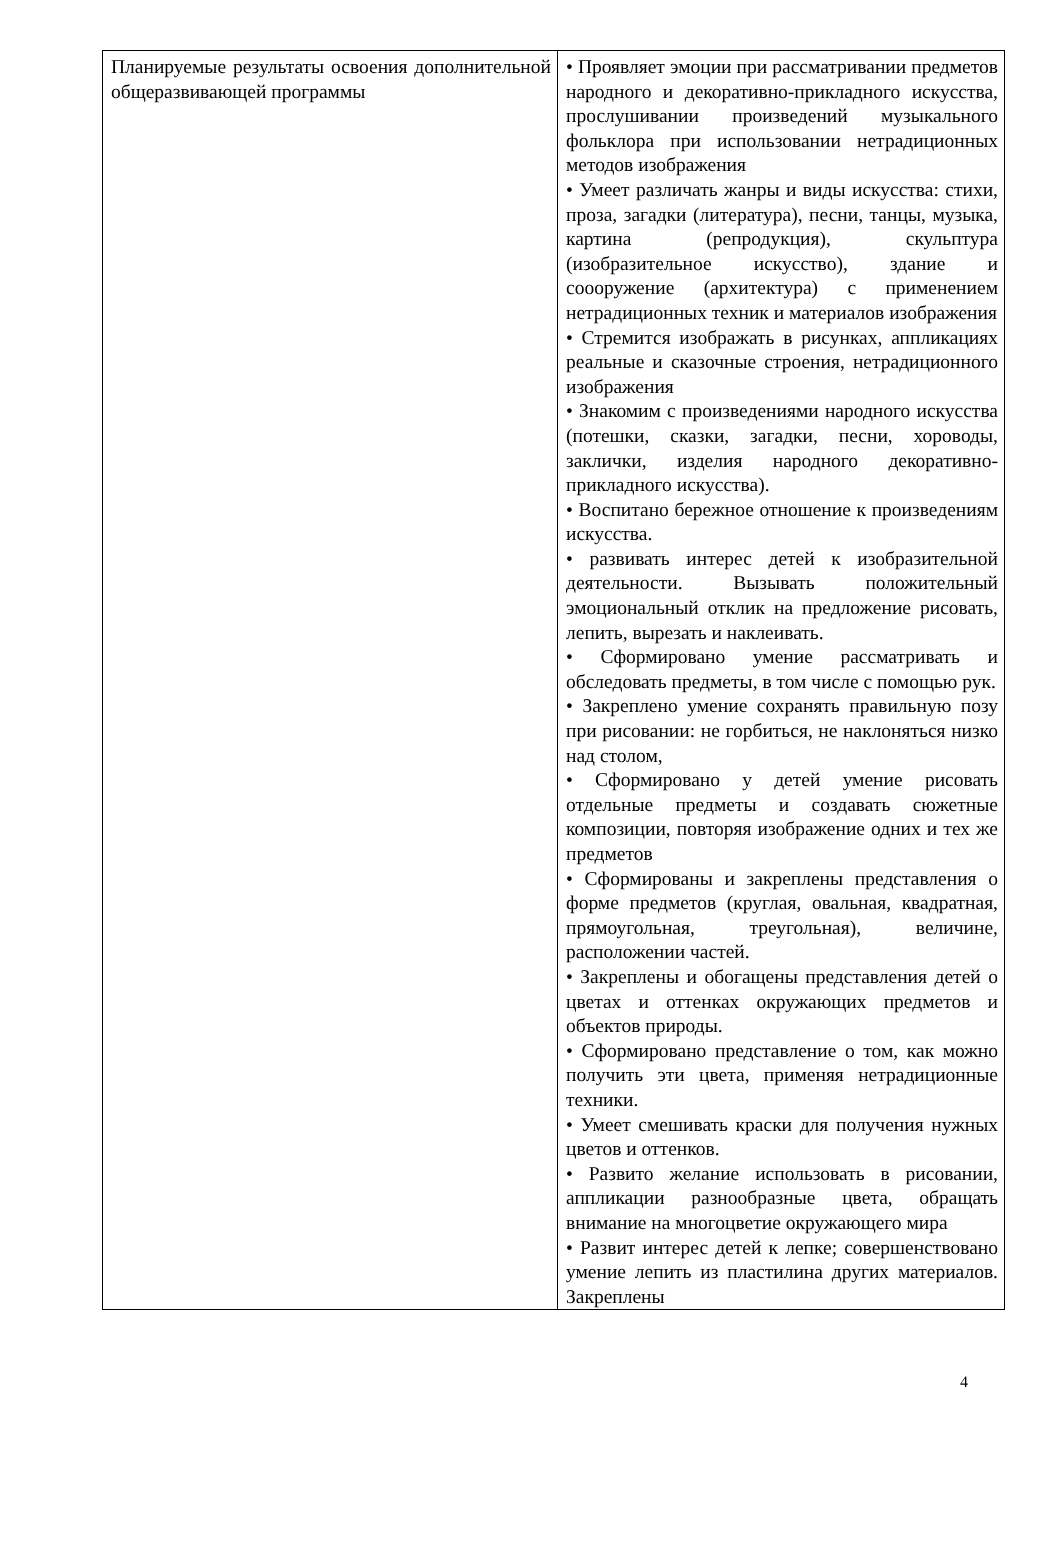| Планируемые результаты освоения дополнительной общеразвивающей программы | • Проявляет эмоции при рассматривании предметов народного и декоративно-прикладного искусства, прослушивании произведений музыкального фольклора при использовании нетрадиционных методов изображения • Умеет различать жанры и виды искусства: стихи, проза, загадки (литература), песни, танцы, музыка, картина (репродукция), скульптура (изобразительное искусство), здание и соооружение (архитектура) с применением нетрадиционных техник и материалов изображения • Стремится изображать в рисунках, аппликациях реальные и сказочные строения, нетрадиционного изображения • Знакомим с произведениями народного искусства (потешки, сказки, загадки, песни, хороводы, заклички, изделия народного декоративно-прикладного искусства). • Воспитано бережное отношение к произведениям искусства. • развивать интерес детей к изобразительной деятельности. Вызывать положительный эмоциональный отклик на предложение рисовать, лепить, вырезать и наклеивать. • Сформировано умение рассматривать и обследовать предметы, в том числе с помощью рук. • Закреплено умение сохранять правильную позу при рисовании: не горбиться, не наклоняться низко над столом, • Сформировано у детей умение рисовать отдельные предметы и создавать сюжетные композиции, повторяя изображение одних и тех же предметов • Сформированы и закреплены представления о форме предметов (круглая, овальная, квадратная, прямоугольная, треугольная), величине, расположении частей. • Закреплены и обогащены представления детей о цветах и оттенках окружающих предметов и объектов природы. • Сформировано представление о том, как можно получить эти цвета, применяя нетрадиционные техники. • Умеет смешивать краски для получения нужных цветов и оттенков. • Развито желание использовать в рисовании, аппликации разнообразные цвета, обращать внимание на многоцветие окружающего мира • Развит интерес детей к лепке; совершенствовано умение лепить из пластилина других материалов. Закреплены |
4